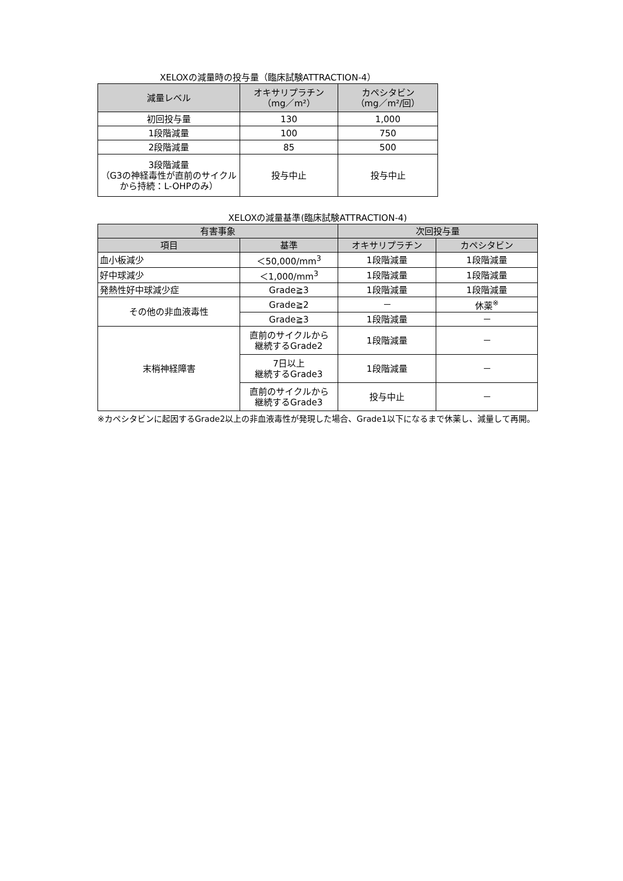XELOXの減量時の投与量（臨床試験ATTRACTION-4）
| 減量レベル | オキサリプラチン （mg／m²） | カペシタビン （mg／m²/回） |
| --- | --- | --- |
| 初回投与量 | 130 | 1,000 |
| 1段階減量 | 100 | 750 |
| 2段階減量 | 85 | 500 |
| 3段階減量 （G3の神経毒性が直前のサイクルから持続：L-OHPのみ） | 投与中止 | 投与中止 |
XELOXの減量基準(臨床試験ATTRACTION-4)
| 有害事象 | | 次回投与量 | |
| --- | --- | --- | --- |
| 項目 | 基準 | オキサリプラチン | カペシタビン |
| 血小板減少 | ＜50,000/mm<sup>3</sup> | 1段階減量 | 1段階減量 |
| 好中球減少 | ＜1,000/mm<sup>3</sup> | 1段階減量 | 1段階減量 |
| 発熱性好中球減少症 | Grade≧3 | 1段階減量 | 1段階減量 |
| その他の非血液毒性 | Grade≧2 | － | 休薬<sup>※</sup> |
| | Grade≧3 | 1段階減量 | － |
| 末梢神経障害 | 直前のサイクルから 継続するGrade2 | 1段階減量 | － |
| | 7日以上 継続するGrade3 | 1段階減量 | － |
| | 直前のサイクルから 継続するGrade3 | 投与中止 | － |
※カペシタビンに起因するGrade2以上の非血液毒性が発現した場合、Grade1以下になるまで休薬し、減量して再開。